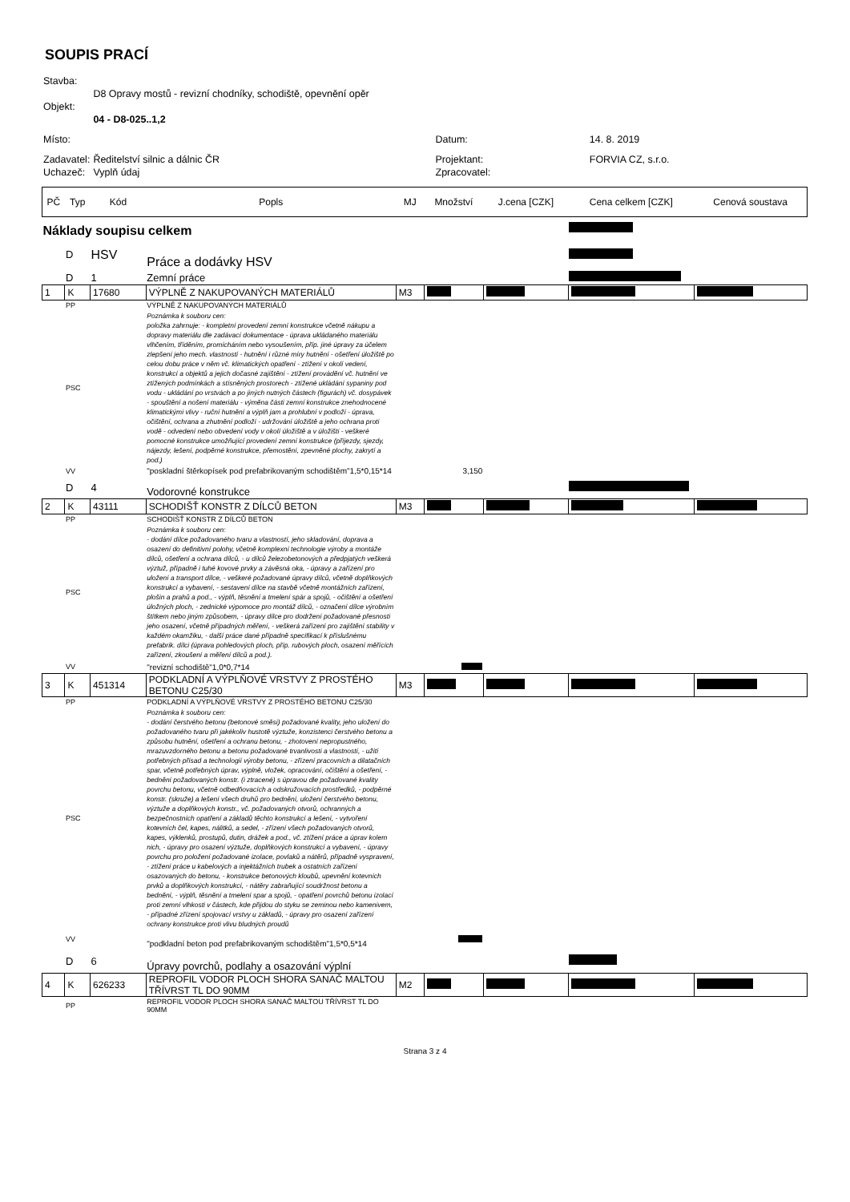SOUPIS PRACÍ
| Stavba: | | | |
| | D8 Opravy mostů - revizní chodníky, schodiště, opevnění opěr | | |
| Objekt: | | | |
| | 04 - D8-025..1,2 | | |
| Místo: | | Datum: | 14. 8. 2019 |
| Zadavatel: | Ředitelství silnic a dálnic ČR | Projektant: | FORVIA CZ, s.r.o. |
| Uchazeč: | Vyplň údaj | Zpracovatel: | |
| PČ | Typ | Kód | Popls | MJ | Množství | J.cena [CZK] | Cena celkem [CZK] | Cenová soustava |
| Náklady soupisu celkem | | | | | | | | |
| | D | HSV | Práce a dodávky HSV | | | | | |
| | D | 1 | Zemní práce | | | | | |
| 1 | K | 17680 | VÝPLNĚ Z NAKUPOVANÝCH MATERIÁLŮ | M3 | | | | |
| | PP | | VÝPLNĚ Z NAKUPOVANÝCH MATERIÁLŮ | | | | | |
| | PSC | | Poznámka k souboru cen: položka zahrnuje: - kompletní provedení zemní konstrukce včetně nákupu a dopravy materiálu dle zadávací dokumentace - úprava ukládaného materiálu vlhčením, tříděním, promícháním nebo vysoušením, příp. jiné úpravy za účelem zlepšení jeho mech. vlastností - hutnění i různé míry hutnění - ošetření úložiště po celou dobu práce v něm vč. klimatických opatření - ztížení v okolí vedení, konstrukcí a objektů a jejich dočasné zajištění - ztížení provádění vč. hutnění ve ztížených podmínkách a stísněných prostorech - ztížené ukládání sypaniny pod vodu - ukládání po vrstvách a po jiných nutných částech (figurách) vč. dosypávek - spouštění a nošení materiálu - výměna části zemní konstrukce znehodnocené klimatickými vlivy - ruční hutnění a výplň jam a prohlubní v podloží - úprava, očištění, ochrana a zhutnění podloží - udržování úložiště a jeho ochrana proti vodě - odvedení nebo obvedení vody v okolí úložiště a v úložišti - veškeré pomocné konstrukce umožňující provedení zemní konstrukce (příjezdy, sjezdy, nájezdy, lešení, podpěrné konstrukce, přemostění, zpevněné plochy, zakrytí a pod.) | | | | | |
| | VV | | "poskladní štěrkopísek pod prefabrikovaným schodištěm"1,5*0,15*14 | | 3,150 | | | |
| | D | 4 | Vodorovné konstrukce | | | | | |
| 2 | K | 43111 | SCHODIŠŤ KONSTR Z DÍLCŮ BETON | M3 | | | | |
| | PP | | SCHODIŠŤ KONSTR Z DÍLCŮ BETON | | | | | |
| | PSC | | Poznámka k souboru cen: - dodání dílce požadovaného tvaru a vlastností, jeho skladování, doprava a osazení do definitivní polohy, včetně komplexní technologie výroby a montáže dílců, ošetření a ochrana dílců, - u dílců železobetonových a předpjatých veškerá výztuž, případně i tuhé kovové prvky a závěsná oka, - úpravy a zařízení pro uložení a transport dílce, - veškeré požadované úpravy dílců, včetně doplňkových konstrukcí a vybavení, - sestavení dílce na stavbě včetně montážních zařízení, plošin a prahů a pod., - výplň, těsnění a tmelení spár a spojů, - očištění a ošetření úložných ploch, - zednické výpomoce pro montáž dílců, - označení dílce výrobním štítkem nebo jiným způsobem, - úpravy dílce pro dodržení požadované přesnosti jeho osazení, včetně případných měření, - veškerá zařízení pro zajištění stability v každém okamžiku, - další práce dané případně specifikací k příslušnému prefabrik. dílci (úprava pohledových ploch, příp. rubových ploch, osazení měřících zařízení, zkoušení a měření dílců a pod.). | | | | | |
| | VV | | "revizní schodiště"1,0*0,7*14 | | | | | |
| 3 | K | 451314 | PODKLADNÍ A VÝPLŇOVÉ VRSTVY Z PROSTÉHO BETONU C25/30 | M3 | | | | |
| | PP | | PODKLADNÍ A VÝPLŇOVÉ VRSTVY Z PROSTÉHO BETONU C25/30 | | | | | |
| | PSC | | Poznámka k souboru cen: - dodání čerstvého betonu (betonové směsi) požadované kvality, jeho uložení do požadovaného tvaru při jakékoliv hustotě výztuže, konzistenci čerstvého betonu a způsobu hutnění, ošetření a ochranu betonu, - zhotovení nepropustného, mrazuvzdorného betonu a betonu požadované trvanlivosti a vlastností, - užití potřebných přísad a technologií výroby betonu, - zřízení pracovních a dilatačních spar, včetně potřebných úprav, výplně, vložek, opracování, očištění a ošetření, - bednění požadovaných konstr. (i ztracené) s úpravou dle požadované kvality povrchu betonu, včetně odbedňovacích a odskružovacích prostředků, - podpěrné konstr. (skruže) a lešení všech druhů pro bednění, uložení čerstvého betonu, výztuže a doplňkových konstr., vč. požadovaných otvorů, ochranných a bezpečnostních opatření a základů těchto konstrukcí a lešení, - vytvoření kotevních čel, kapes, nálitků, a sedel, - zřízení všech požadovaných otvorů, kapes, výklenků, prostupů, dutin, drážek a pod., vč. ztížení práce a úprav kolem nich, - úpravy pro osazení výztuže, doplňkových konstrukcí a vybavení, - úpravy povrchu pro položení požadované izolace, povlaků a nátěrů, případně vyspravení, - ztížení práce u kabelových a injektážních trubek a ostatních zařízení osazovaných do betonu, - konstrukce betonových kloubů, upevnění kotevních prvků a doplňkových konstrukcí, - nátěry zabraňující soudržnost betonu a bednění, - výplň, těsnění a tmelení spar a spojů, - opatření povrchů betonu izolací proti zemní vlhkosti v částech, kde přijdou do styku se zeminou nebo kamenivem, - případné zřízení spojovací vrstvy u základů, - úpravy pro osazení zařízení ochrany konstrukce proti vlivu bludných proudů | | | | | |
| | VV | | "podkladní beton pod prefabrikovaným schodištěm"1,5*0,5*14 | | | | | |
| | D | 6 | Úpravy povrchů, podlahy a osazování výplní | | | | | |
| 4 | K | 626233 | REPROFIL VODOR PLOCH SHORA SANAČ MALTOU TŘÍVRST TL DO 90MM | M2 | | | | |
| | PP | | REPROFIL VODOR PLOCH SHORA SANAČ MALTOU TŘÍVRST TL DO 90MM | | | | | |
Strana 3 z 4